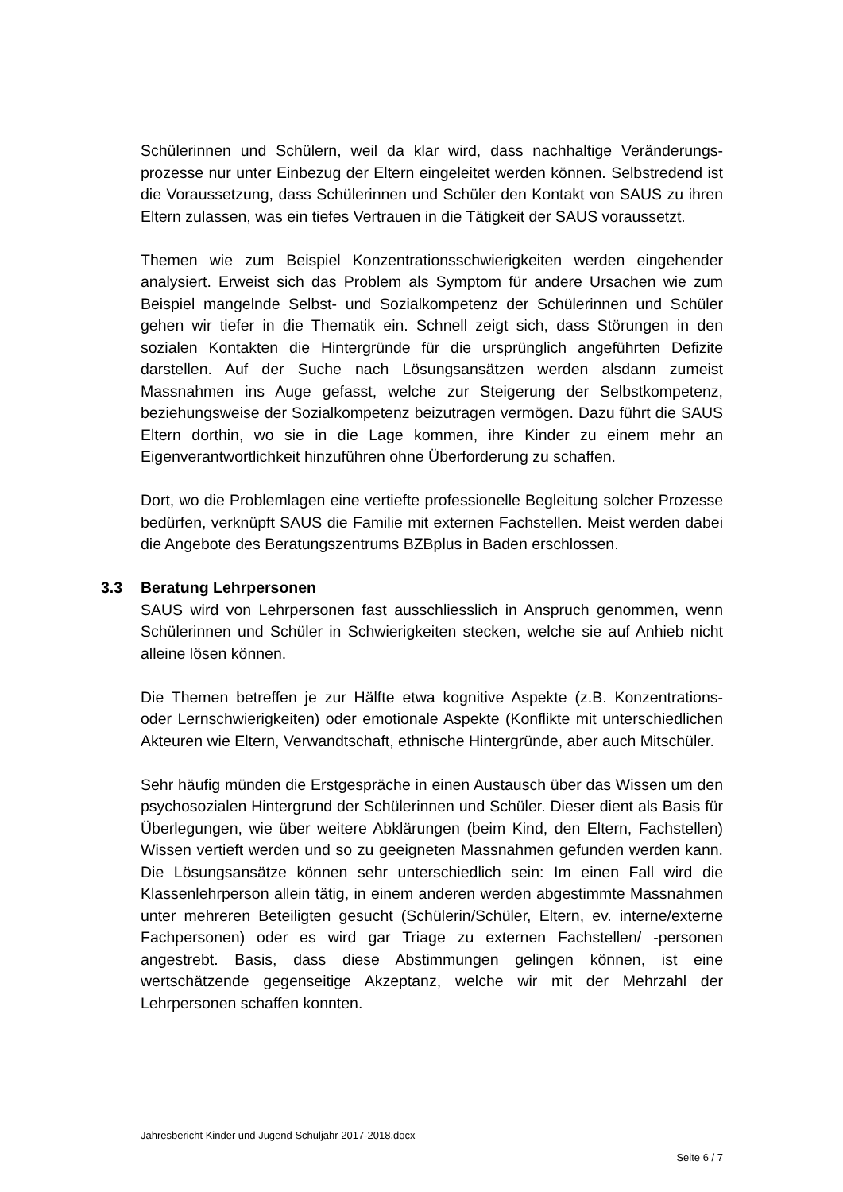Schülerinnen und Schülern, weil da klar wird, dass nachhaltige Veränderungs­prozesse nur unter Einbezug der Eltern eingeleitet werden können. Selbstre­dend ist die Voraussetzung, dass Schülerinnen und Schüler den Kontakt von SAUS zu ihren Eltern zulassen, was ein tiefes Vertrauen in die Tätigkeit der SAUS voraussetzt.
Themen wie zum Beispiel Konzentrationsschwierigkeiten werden eingehender analysiert. Erweist sich das Problem als Symptom für andere Ursachen wie zum Beispiel mangelnde Selbst- und Sozialkompetenz der Schülerinnen und Schüler gehen wir tiefer in die Thematik ein. Schnell zeigt sich, dass Störungen in den sozialen Kontakten die Hintergründe für die ursprünglich angeführten Defizite darstellen. Auf der Suche nach Lösungsansätzen werden alsdann zu­meist Massnahmen ins Auge gefasst, welche zur Steigerung der Selbstkom­petenz, beziehungsweise der Sozialkompetenz beizutragen vermögen. Dazu führt die SAUS Eltern dorthin, wo sie in die Lage kommen, ihre Kinder zu ei­nem mehr an Eigenverantwortlichkeit hinzuführen ohne Überforderung zu schaffen.
Dort, wo die Problemlagen eine vertiefte professionelle Begleitung solcher Prozesse bedürfen, verknüpft SAUS die Familie mit externen Fachstellen. Meist werden dabei die Angebote des Beratungszentrums BZBplus in Baden erschlossen.
3.3 Beratung Lehrpersonen
SAUS wird von Lehrpersonen fast ausschliesslich in Anspruch genommen, wenn Schülerinnen und Schüler in Schwierigkeiten stecken, welche sie auf Anhieb nicht alleine lösen können.
Die Themen betreffen je zur Hälfte etwa kognitive Aspekte (z.B. Konzentrati­ons- oder Lernschwierigkeiten) oder emotionale Aspekte (Konflikte mit unter­schiedlichen Akteuren wie Eltern, Verwandtschaft, ethnische Hintergründe, aber auch Mitschüler.
Sehr häufig münden die Erstgespräche in einen Austausch über das Wissen um den psychosozialen Hintergrund der Schülerinnen und Schüler. Dieser dient als Basis für Überlegungen, wie über weitere Abklärungen (beim Kind, den Eltern, Fachstellen) Wissen vertieft werden und so zu geeigneten Mass­nahmen gefunden werden kann. Die Lösungsansätze können sehr unter­schiedlich sein: Im einen Fall wird die Klassenlehrperson allein tätig, in einem anderen werden abgestimmte Massnahmen unter mehreren Beteiligten ge­sucht (Schülerin/Schüler, Eltern, ev. interne/externe Fachpersonen) oder es wird gar Triage zu externen Fachstellen/ -personen angestrebt. Basis, dass diese Abstimmungen gelingen können, ist eine wertschätzende gegenseitige Akzeptanz, welche wir mit der Mehrzahl der Lehrpersonen schaffen konnten.
Jahresbericht Kinder und Jugend Schuljahr 2017-2018.docx
Seite 6 / 7